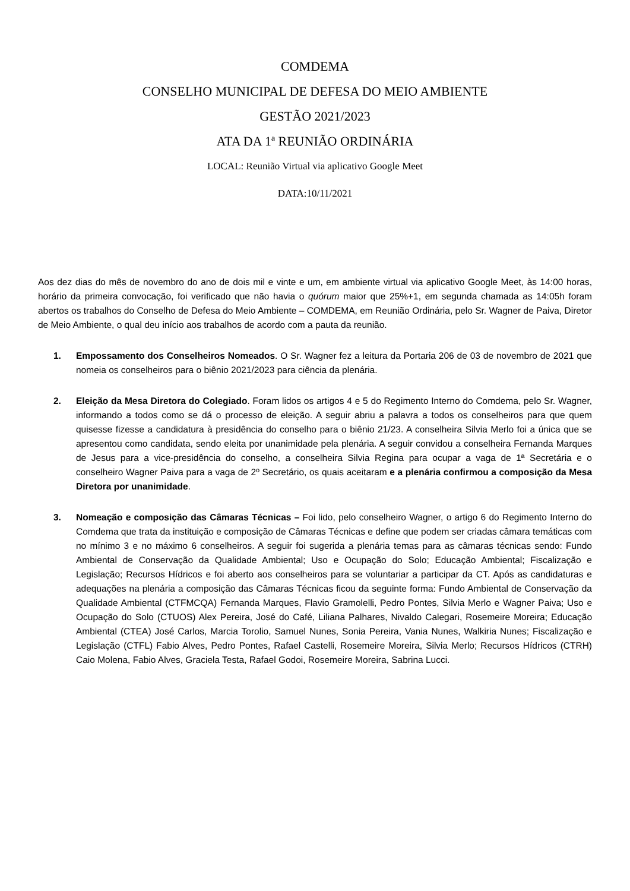COMDEMA
CONSELHO MUNICIPAL DE DEFESA DO MEIO AMBIENTE
GESTÃO 2021/2023
ATA DA 1ª REUNIÃO ORDINÁRIA
LOCAL: Reunião Virtual via aplicativo Google Meet
DATA:10/11/2021
Aos dez dias do mês de novembro do ano de dois mil e vinte e um, em ambiente virtual via aplicativo Google Meet, às 14:00 horas, horário da primeira convocação, foi verificado que não havia o quórum maior que 25%+1, em segunda chamada as 14:05h foram abertos os trabalhos do Conselho de Defesa do Meio Ambiente – COMDEMA, em Reunião Ordinária, pelo Sr. Wagner de Paiva, Diretor de Meio Ambiente, o qual deu início aos trabalhos de acordo com a pauta da reunião.
1. Empossamento dos Conselheiros Nomeados. O Sr. Wagner fez a leitura da Portaria 206 de 03 de novembro de 2021 que nomeia os conselheiros para o biênio 2021/2023 para ciência da plenária.
2. Eleição da Mesa Diretora do Colegiado. Foram lidos os artigos 4 e 5 do Regimento Interno do Comdema, pelo Sr. Wagner, informando a todos como se dá o processo de eleição. A seguir abriu a palavra a todos os conselheiros para que quem quisesse fizesse a candidatura à presidência do conselho para o biênio 21/23. A conselheira Silvia Merlo foi a única que se apresentou como candidata, sendo eleita por unanimidade pela plenária. A seguir convidou a conselheira Fernanda Marques de Jesus para a vice-presidência do conselho, a conselheira Silvia Regina para ocupar a vaga de 1ª Secretária e o conselheiro Wagner Paiva para a vaga de 2º Secretário, os quais aceitaram e a plenária confirmou a composição da Mesa Diretora por unanimidade.
3. Nomeação e composição das Câmaras Técnicas – Foi lido, pelo conselheiro Wagner, o artigo 6 do Regimento Interno do Comdema que trata da instituição e composição de Câmaras Técnicas e define que podem ser criadas câmara temáticas com no mínimo 3 e no máximo 6 conselheiros. A seguir foi sugerida a plenária temas para as câmaras técnicas sendo: Fundo Ambiental de Conservação da Qualidade Ambiental; Uso e Ocupação do Solo; Educação Ambiental; Fiscalização e Legislação; Recursos Hídricos e foi aberto aos conselheiros para se voluntariar a participar da CT. Após as candidaturas e adequações na plenária a composição das Câmaras Técnicas ficou da seguinte forma: Fundo Ambiental de Conservação da Qualidade Ambiental (CTFMCQA) Fernanda Marques, Flavio Gramolelli, Pedro Pontes, Silvia Merlo e Wagner Paiva; Uso e Ocupação do Solo (CTUOS) Alex Pereira, José do Café, Liliana Palhares, Nivaldo Calegari, Rosemeire Moreira; Educação Ambiental (CTEA) José Carlos, Marcia Torolio, Samuel Nunes, Sonia Pereira, Vania Nunes, Walkiria Nunes; Fiscalização e Legislação (CTFL) Fabio Alves, Pedro Pontes, Rafael Castelli, Rosemeire Moreira, Silvia Merlo; Recursos Hídricos (CTRH) Caio Molena, Fabio Alves, Graciela Testa, Rafael Godoi, Rosemeire Moreira, Sabrina Lucci.